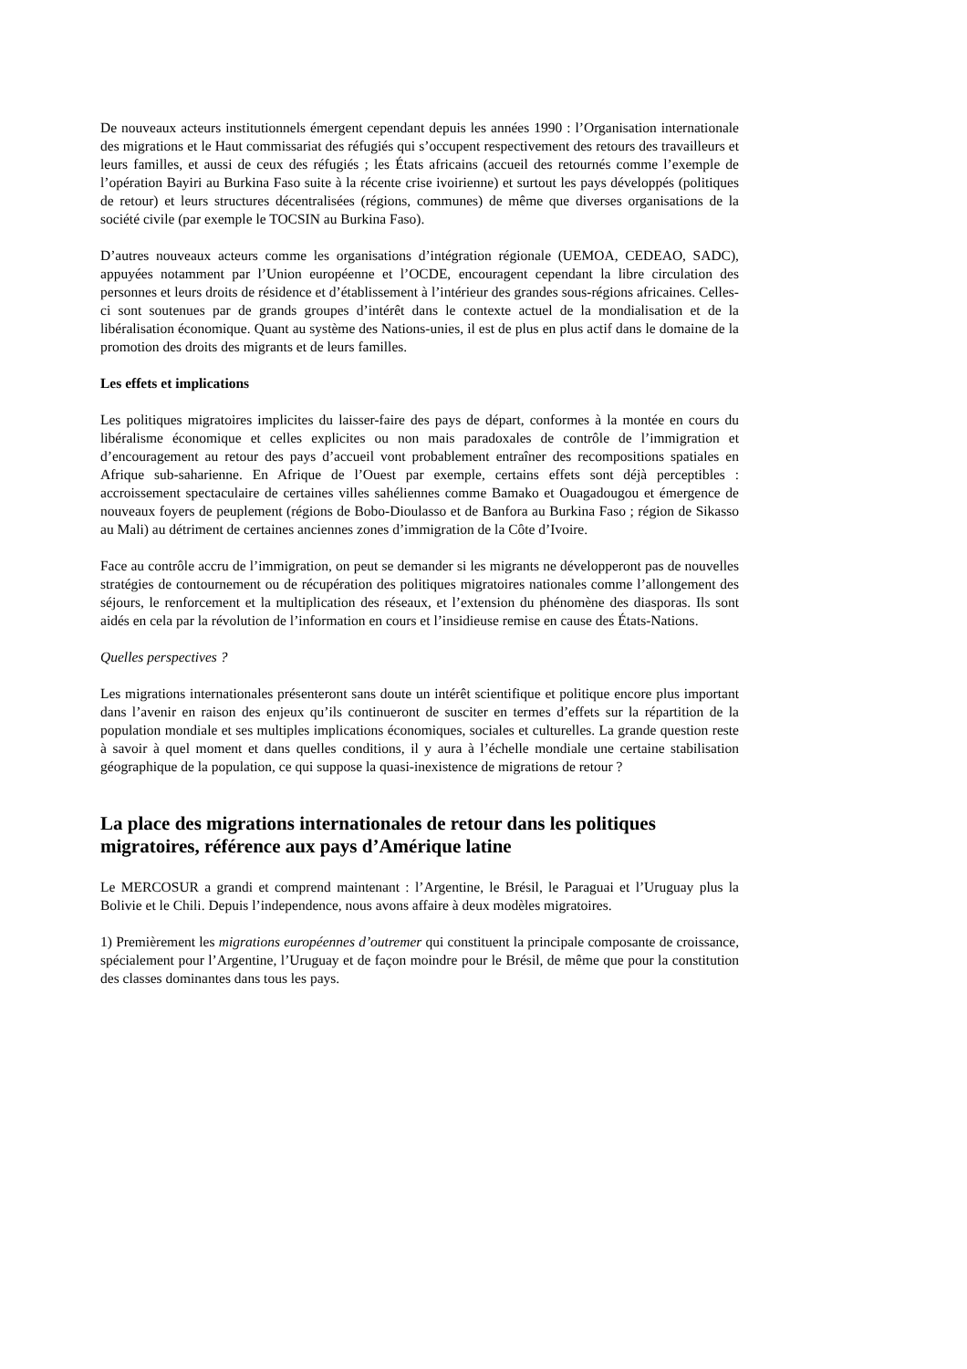De nouveaux acteurs institutionnels émergent cependant depuis les années 1990 : l’Organisation internationale des migrations et le Haut commissariat des réfugiés qui s’occupent respectivement des retours des travailleurs et leurs familles, et aussi de ceux des réfugiés ; les États africains (accueil des retournés comme l’exemple de l’opération Bayiri au Burkina Faso suite à la récente crise ivoirienne) et surtout les pays développés (politiques de retour) et leurs structures décentralisées (régions, communes) de même que diverses organisations de la société civile (par exemple le TOCSIN au Burkina Faso).
D’autres nouveaux acteurs comme les organisations d’intégration régionale (UEMOA, CEDEAO, SADC), appuyées notamment par l’Union européenne et l’OCDE, encouragent cependant la libre circulation des personnes et leurs droits de résidence et d’établissement à l’intérieur des grandes sous-régions africaines. Celles-ci sont soutenues par de grands groupes d’intérêt dans le contexte actuel de la mondialisation et de la libéralisation économique. Quant au système des Nations-unies, il est de plus en plus actif dans le domaine de la promotion des droits des migrants et de leurs familles.
Les effets et implications
Les politiques migratoires implicites du laisser-faire des pays de départ, conformes à la montée en cours du libéralisme économique et celles explicites ou non mais paradoxales de contrôle de l’immigration et d’encouragement au retour des pays d’accueil vont probablement entraîner des recompositions spatiales en Afrique sub-saharienne. En Afrique de l’Ouest par exemple, certains effets sont déjà perceptibles : accroissement spectaculaire de certaines villes sahéliennes comme Bamako et Ouagadougou et émergence de nouveaux foyers de peuplement (régions de Bobo-Dioulasso et de Banfora au Burkina Faso ; région de Sikasso au Mali) au détriment de certaines anciennes zones d’immigration de la Côte d’Ivoire.
Face au contrôle accru de l’immigration, on peut se demander si les migrants ne développeront pas de nouvelles stratégies de contournement ou de récupération des politiques migratoires nationales comme l’allongement des séjours, le renforcement et la multiplication des réseaux, et l’extension du phénomène des diasporas. Ils sont aidés en cela par la révolution de l’information en cours et l’insidieuse remise en cause des États-Nations.
Quelles perspectives ?
Les migrations internationales présenteront sans doute un intérêt scientifique et politique encore plus important dans l’avenir en raison des enjeux qu’ils continueront de susciter en termes d’effets sur la répartition de la population mondiale et ses multiples implications économiques, sociales et culturelles. La grande question reste à savoir à quel moment et dans quelles conditions, il y aura à l’échelle mondiale une certaine stabilisation géographique de la population, ce qui suppose la quasi-inexistence de migrations de retour ?
La place des migrations internationales de retour dans les politiques migratoires, référence aux pays d’Amérique latine
Le MERCOSUR a grandi et comprend maintenant : l’Argentine, le Brésil, le Paraguai et l’Uruguay plus la Bolivie et le Chili. Depuis l’independence, nous avons affaire à deux modèles migratoires.
1) Premièrement les migrations européennes d’outremer qui constituent la principale composante de croissance, spécialement pour l’Argentine, l’Uruguay et de façon moindre pour le Brésil, de même que pour la constitution des classes dominantes dans tous les pays.